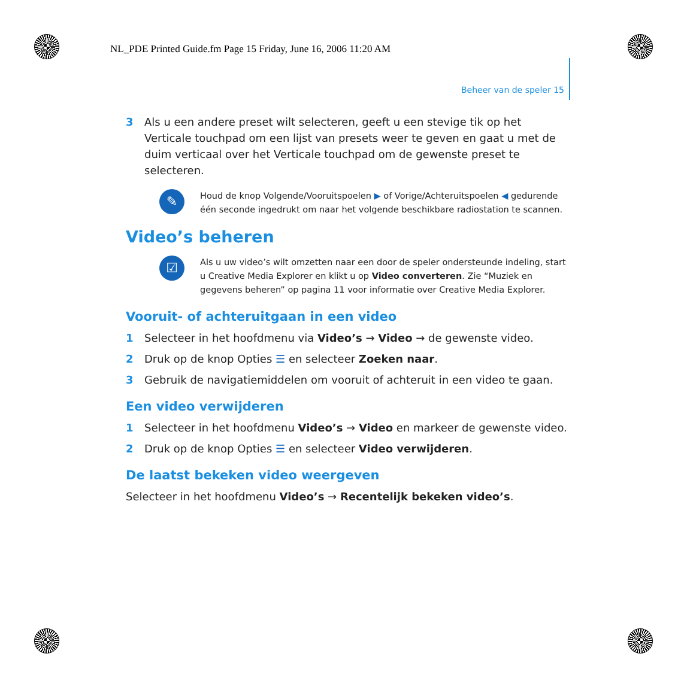NL_PDE Printed Guide.fm Page 15 Friday, June 16, 2006 11:20 AM
Beheer van de speler 15
3 Als u een andere preset wilt selecteren, geeft u een stevige tik op het Verticale touchpad om een lijst van presets weer te geven en gaat u met de duim verticaal over het Verticale touchpad om de gewenste preset te selecteren.
✎
Houd de knop Volgende/Vooruitspoelen ▶ of Vorige/Achteruitspoelen ◀ gedurende één seconde ingedrukt om naar het volgende beschikbare radiostation te scannen.
Video’s beheren
☑
Als u uw video’s wilt omzetten naar een door de speler ondersteunde indeling, start u Creative Media Explorer en klikt u op Video converteren. Zie “Muziek en gegevens beheren” op pagina 11 voor informatie over Creative Media Explorer.
Vooruit- of achteruitgaan in een video
1 Selecteer in het hoofdmenu via Video’s → Video → de gewenste video.
2 Druk op de knop Opties ☰ en selecteer Zoeken naar.
3 Gebruik de navigatiemiddelen om vooruit of achteruit in een video te gaan.
Een video verwijderen
1 Selecteer in het hoofdmenu Video’s → Video en markeer de gewenste video.
2 Druk op de knop Opties ☰ en selecteer Video verwijderen.
De laatst bekeken video weergeven
Selecteer in het hoofdmenu Video’s → Recentelijk bekeken video’s.